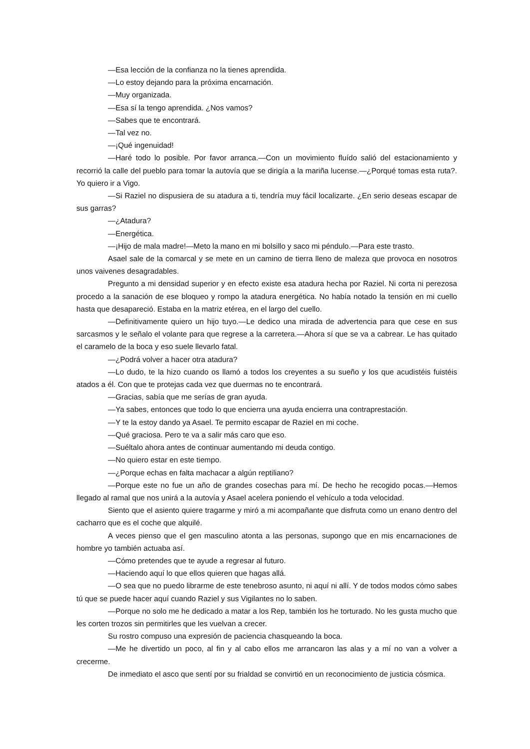—Esa lección de la confianza no la tienes aprendida.
—Lo estoy dejando para la próxima encarnación.
—Muy organizada.
—Esa sí la tengo aprendida. ¿Nos vamos?
—Sabes que te encontrará.
—Tal vez no.
—¡Qué ingenuidad!
—Haré todo lo posible. Por favor arranca.—Con un movimiento fluído salió del estacionamiento y recorrió la calle del pueblo para tomar la autovía que se dirigía a la mariña lucense.—¿Porqué tomas esta ruta?. Yo quiero ir a Vigo.
—Si Raziel no dispusiera de su atadura a ti, tendría muy fácil localizarte. ¿En serio deseas escapar de sus garras?
—¿Atadura?
—Energética.
—¡Hijo de mala madre!—Meto la mano en mi bolsillo y saco mi péndulo.—Para este trasto.
Asael sale de la comarcal y se mete en un camino de tierra lleno de maleza que provoca en nosotros unos vaivenes desagradables.
Pregunto a mi densidad superior y en efecto existe esa atadura hecha por Raziel. Ni corta ni perezosa procedo a la sanación de ese bloqueo y rompo la atadura energética. No había notado la tensión en mi cuello hasta que desapareció. Estaba en la matriz etérea, en el largo del cuello.
—Definitivamente quiero un hijo tuyo.—Le dedico una mirada de advertencia para que cese en sus sarcasmos y le señalo el volante para que regrese a la carretera.—Ahora sí que se va a cabrear. Le has quitado el caramelo de la boca y eso suele llevarlo fatal.
—¿Podrá volver a hacer otra atadura?
—Lo dudo, te la hizo cuando os llamó a todos los creyentes a su sueño y los que acudistéis fuistéis atados a él. Con que te protejas cada vez que duermas no te encontrará.
—Gracias, sabía que me serías de gran ayuda.
—Ya sabes, entonces que todo lo que encierra una ayuda encierra una contraprestación.
—Y te la estoy dando ya Asael. Te permito escapar de Raziel en mi coche.
—Qué graciosa. Pero te va a salir más caro que eso.
—Suéltalo ahora antes de continuar aumentando mi deuda contigo.
—No quiero estar en este tiempo.
—¿Porque echas en falta machacar a algún reptiliano?
—Porque este no fue un año de grandes cosechas para mí. De hecho he recogido pocas.—Hemos llegado al ramal que nos unirá a la autovía y Asael acelera poniendo el vehículo a toda velocidad.
Siento que el asiento quiere tragarme y miró a mi acompañante que disfruta como un enano dentro del cacharro que es el coche que alquilé.
A veces pienso que el gen masculino atonta a las personas, supongo que en mis encarnaciones de hombre yo también actuaba así.
—Cómo pretendes que te ayude a regresar al futuro.
—Haciendo aquí lo que ellos quieren que hagas allá.
—O sea que no puedo librarme de este tenebroso asunto, ni aquí ni allí. Y de todos modos cómo sabes tú que se puede hacer aquí cuando Raziel y sus Vigilantes no lo saben.
—Porque no solo me he dedicado a matar a los Rep, también los he torturado. No les gusta mucho que les corten trozos sin permitirles que les vuelvan a crecer.
Su rostro compuso una expresión de paciencia chasqueando la boca.
—Me he divertido un poco, al fin y al cabo ellos me arrancaron las alas y a mí no van a volver a crecerme.
De inmediato el asco que sentí por su frialdad se convirtió en un reconocimiento de justicia cósmica.